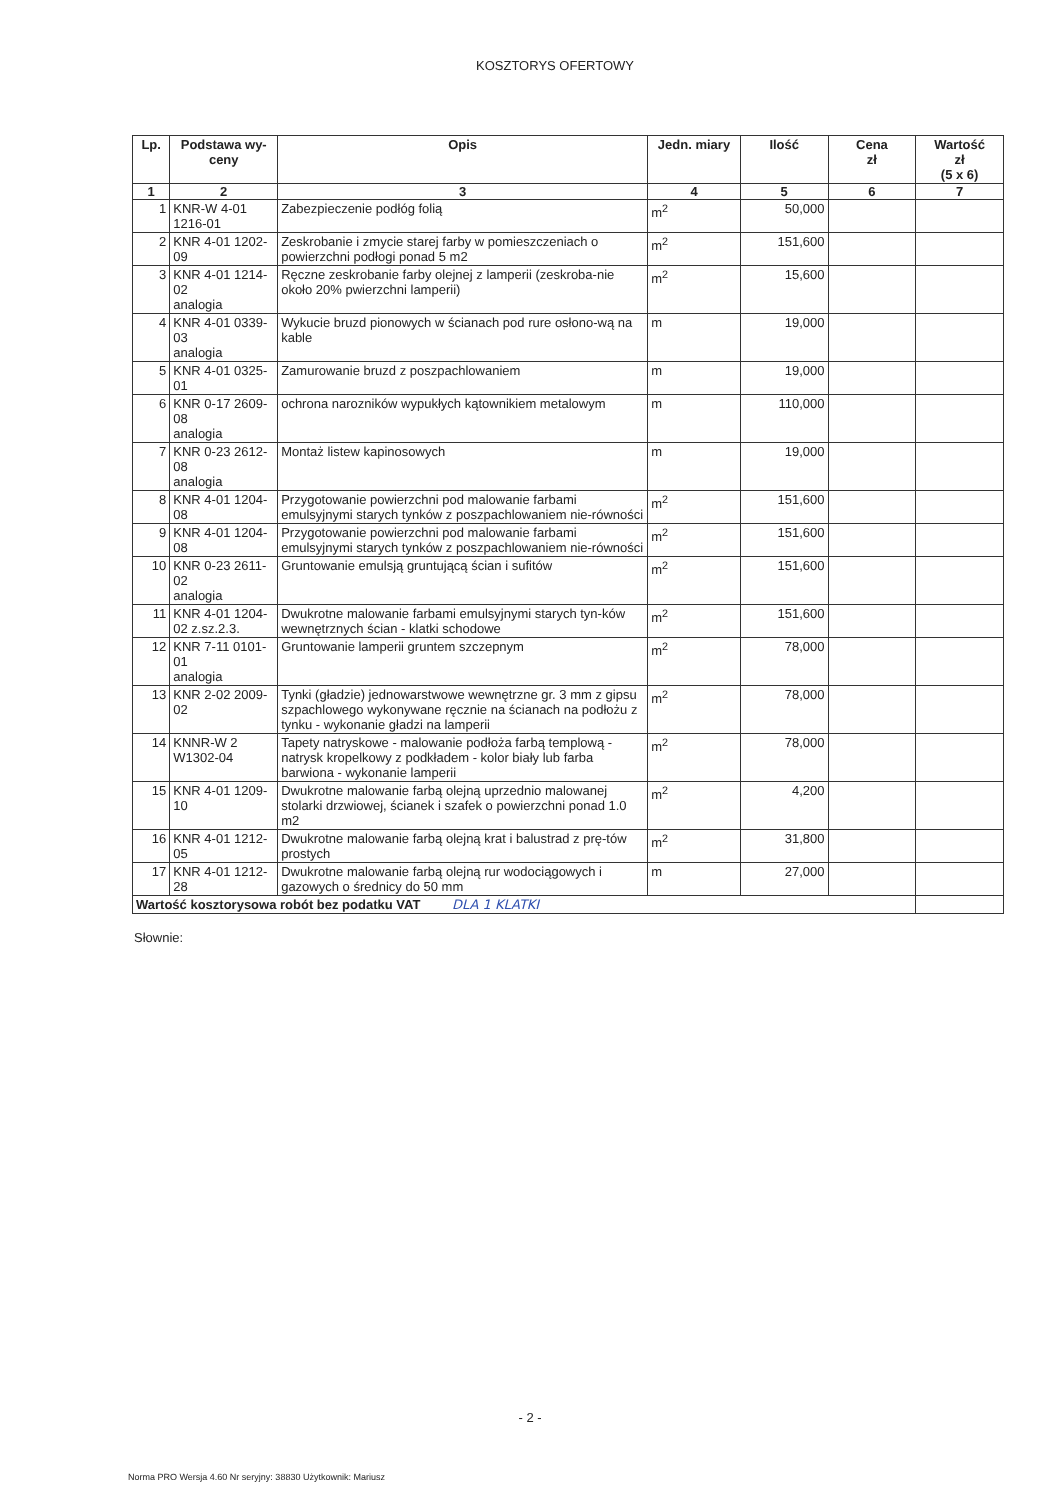KOSZTORYS OFERTOWY
| Lp. | Podstawa wy- ceny | Opis | Jedn. miary | Ilość | Cena zł | Wartość zł (5 x 6) |
| --- | --- | --- | --- | --- | --- | --- |
| 1 | 2 | 3 | 4 | 5 | 6 | 7 |
| 1 | KNR-W 4-01 1216-01 | Zabezpieczenie podłóg folią | m<sup>2</sup> | 50,000 | | |
| 2 | KNR 4-01 1202-09 | Zeskrobanie i zmycie starej farby w pomieszczeniach o powierzchni podłogi ponad 5 m2 | m<sup>2</sup> | 151,600 | | |
| 3 | KNR 4-01 1214-02 analogia | Ręczne zeskrobanie farby olejnej z lamperii (zeskroba-nie około 20% pwierzchni lamperii) | m<sup>2</sup> | 15,600 | | |
| 4 | KNR 4-01 0339-03 analogia | Wykucie bruzd pionowych w ścianach pod rure osłono-wą na kable | m | 19,000 | | |
| 5 | KNR 4-01 0325-01 | Zamurowanie bruzd z poszpachlowaniem | m | 19,000 | | |
| 6 | KNR 0-17 2609-08 analogia | ochrona narozników wypukłych kątownikiem metalowym | m | 110,000 | | |
| 7 | KNR 0-23 2612-08 analogia | Montaż listew kapinosowych | m | 19,000 | | |
| 8 | KNR 4-01 1204-08 | Przygotowanie powierzchni pod malowanie farbami emulsyjnymi starych tynków z poszpachlowaniem nie-równości | m<sup>2</sup> | 151,600 | | |
| 9 | KNR 4-01 1204-08 | Przygotowanie powierzchni pod malowanie farbami emulsyjnymi starych tynków z poszpachlowaniem nie-równości | m<sup>2</sup> | 151,600 | | |
| 10 | KNR 0-23 2611-02 analogia | Gruntowanie emulsją gruntującą ścian i sufitów | m<sup>2</sup> | 151,600 | | |
| 11 | KNR 4-01 1204-02 z.sz.2.3. | Dwukrotne malowanie farbami emulsyjnymi starych tyn-ków wewnętrznych ścian - klatki schodowe | m<sup>2</sup> | 151,600 | | |
| 12 | KNR 7-11 0101-01 analogia | Gruntowanie lamperii gruntem szczepnym | m<sup>2</sup> | 78,000 | | |
| 13 | KNR 2-02 2009-02 | Tynki (gładzie) jednowarstwowe wewnętrzne gr. 3 mm z gipsu szpachlowego wykonywane ręcznie na ścianach na podłożu z tynku - wykonanie gładzi na lamperii | m<sup>2</sup> | 78,000 | | |
| 14 | KNNR-W 2 W1302-04 | Tapety natryskowe - malowanie podłoża farbą templową - natrysk kropelkowy z podkładem - kolor biały lub farba barwiona - wykonanie lamperii | m<sup>2</sup> | 78,000 | | |
| 15 | KNR 4-01 1209-10 | Dwukrotne malowanie farbą olejną uprzednio malowanej stolarki drzwiowej, ścianek i szafek o powierzchni ponad 1.0 m2 | m<sup>2</sup> | 4,200 | | |
| 16 | KNR 4-01 1212-05 | Dwukrotne malowanie farbą olejną krat i balustrad z prę-tów prostych | m<sup>2</sup> | 31,800 | | |
| 17 | KNR 4-01 1212-28 | Dwukrotne malowanie farbą olejną rur wodociągowych i gazowych o średnicy do 50 mm | m | 27,000 | | |
| Wartość kosztorysowa robót bez podatku VAT DLA 1 KLATKI | | | | | | |
Słownie:
- 2 -
Norma PRO Wersja 4.60 Nr seryjny: 38830 Użytkownik: Mariusz